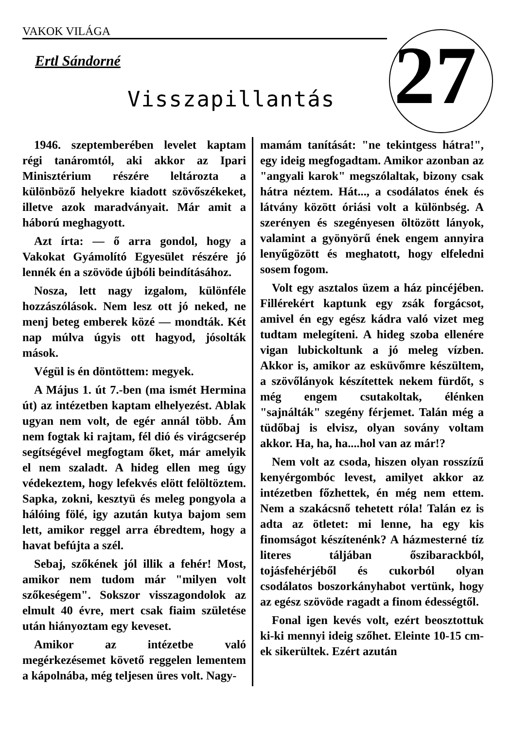VAKOK VILÁGA
27
Ertl Sándorné
Visszapillantás
1946. szeptemberében levelet kaptam régi tanáromtól, aki akkor az Ipari Minisztérium részére leltározta a különböző helyekre kiadott szövőszékeket, illetve azok maradványait. Már amit a háború meghagyott.
Azt írta: — ő arra gondol, hogy a Vakokat Gyámolító Egyesület részére jó lennék én a szövöde újbóli beindításához.
Nosza, lett nagy izgalom, különféle hozzászólások. Nem lesz ott jó neked, ne menj beteg emberek közé — mondták. Két nap múlva úgyis ott hagyod, jósolták mások.
Végül is én döntöttem: megyek.
A Május 1. út 7.-ben (ma ismét Hermina út) az intézetben kaptam elhelyezést. Ablak ugyan nem volt, de egér annál több. Ám nem fogtak ki rajtam, fél dió és virágcserép segítségével megfogtam őket, már amelyik el nem szaladt. A hideg ellen meg úgy védekeztem, hogy lefekvés elött felöltöztem. Sapka, zokni, kesztyü és meleg pongyola a hálóing fölé, igy azután kutya bajom sem lett, amikor reggel arra ébredtem, hogy a havat befújta a szél.
Sebaj, szőkének jól illik a fehér! Most, amikor nem tudom már "milyen volt szőkeségem". Sokszor visszagondolok az elmult 40 évre, mert csak fiaim születése után hiányoztam egy keveset.
Amikor az intézetbe való megérkezésemet követő reggelen lementem a kápolnába, még teljesen üres volt. Nagy-
mamám tanítását: "ne tekintgess hátra!", egy ideig megfogadtam. Amikor azonban az "angyali karok" megszólaltak, bizony csak hátra néztem. Hát..., a csodálatos ének és látvány között óriási volt a különbség. A szerényen és szegényesen öltözött lányok, valamint a gyönyörű ének engem annyira lenyűgözött és meghatott, hogy elfeledni sosem fogom.
Volt egy asztalos üzem a ház pincéjében. Fillérekért kaptunk egy zsák forgácsot, amivel én egy egész kádra való vizet meg tudtam melegíteni. A hideg szoba ellenére vigan lubickoltunk a jó meleg vízben. Akkor is, amikor az esküvőmre készültem, a szövőlányok készítettek nekem fürdőt, s még engem csutakoltak, élénken "sajnálták" szegény férjemet. Talán még a tüdőbaj is elvisz, olyan sovány voltam akkor. Ha, ha, ha....hol van az már!?
Nem volt az csoda, hiszen olyan rosszízű kenyérgombóc levest, amilyet akkor az intézetben főzhettek, én még nem ettem. Nem a szakácsnő tehetett róla! Talán ez is adta az ötletet: mi lenne, ha egy kis finomságot készítenénk? A házmesterné tíz literes táljában őszibarackból, tojásfehérjéből és cukorból olyan csodálatos boszorkányhabot vertünk, hogy az egész szövöde ragadt a finom édességtől.
Fonal igen kevés volt, ezért beosztottuk ki-ki mennyi ideig szőhet. Eleinte 10-15 cm-ek sikerültek. Ezért azután